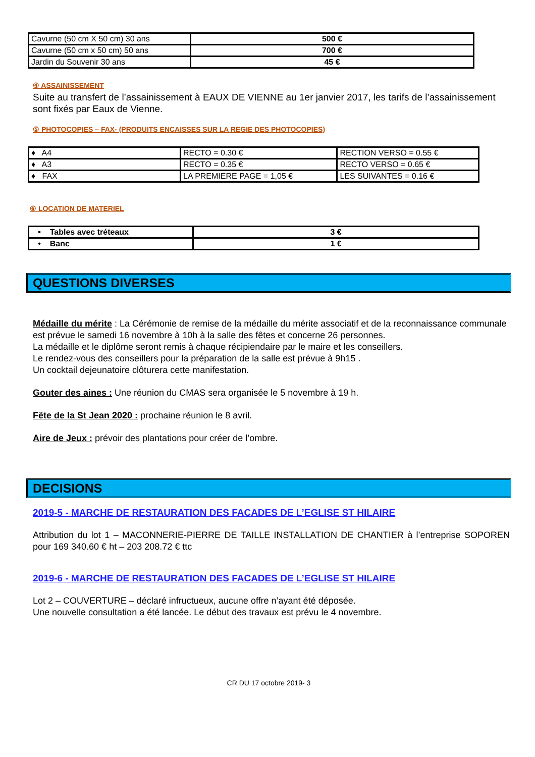| Cavurne (50 cm X 50 cm) 30 ans | 500 € |
| Cavurne (50 cm x 50 cm) 50 ans | 700 € |
| Jardin du Souvenir 30 ans | 45 € |
④ ASSAINISSEMENT
Suite au transfert de l’assainissement à EAUX DE VIENNE au 1er janvier 2017, les tarifs de l’assainissement sont fixés par Eaux de Vienne.
⑤ PHOTOCOPIES – FAX- (PRODUITS ENCAISSES SUR LA REGIE DES PHOTOCOPIES)
| ♦ A4 | RECTO = 0.30 € | RECTION VERSO = 0.55 € |
| ♦ A3 | RECTO = 0.35 € | RECTO VERSO = 0.65 € |
| ♦ FAX | LA PREMIERE PAGE = 1,05 € | LES SUIVANTES = 0.16 € |
⑥ LOCATION DE MATERIEL
| • Tables avec tréteaux | 3 € |
| • Banc | 1 € |
QUESTIONS DIVERSES
Médaille du mérite : La Cérémonie de remise de la médaille du mérite associatif et de la reconnaissance communale est prévue le samedi 16 novembre à 10h à la salle des fêtes et concerne 26 personnes.
La médaille et le diplôme seront remis à chaque récipiendaire par le maire et les conseillers.
Le rendez-vous des conseillers pour la préparation de la salle est prévue à 9h15 .
Un cocktail dejeunatoire clôturera cette manifestation.
Gouter des aines : Une réunion du CMAS sera organisée le 5 novembre à 19 h.
Fëte de la St Jean 2020 : prochaine réunion le 8 avril.
Aire de Jeux : prévoir des plantations pour créer de l’ombre.
DECISIONS
2019-5 - MARCHE DE RESTAURATION DES FACADES DE L’EGLISE ST HILAIRE
Attribution du lot 1 – MACONNERIE-PIERRE DE TAILLE INSTALLATION DE CHANTIER à l’entreprise SOPOREN pour 169 340.60 € ht – 203 208.72 € ttc
2019-6 - MARCHE DE RESTAURATION DES FACADES DE L’EGLISE ST HILAIRE
Lot 2 – COUVERTURE – déclaré infructueux, aucune offre n’ayant été déposée.
Une nouvelle consultation a été lancée. Le début des travaux est prévu le 4 novembre.
CR DU 17 octobre 2019- 3